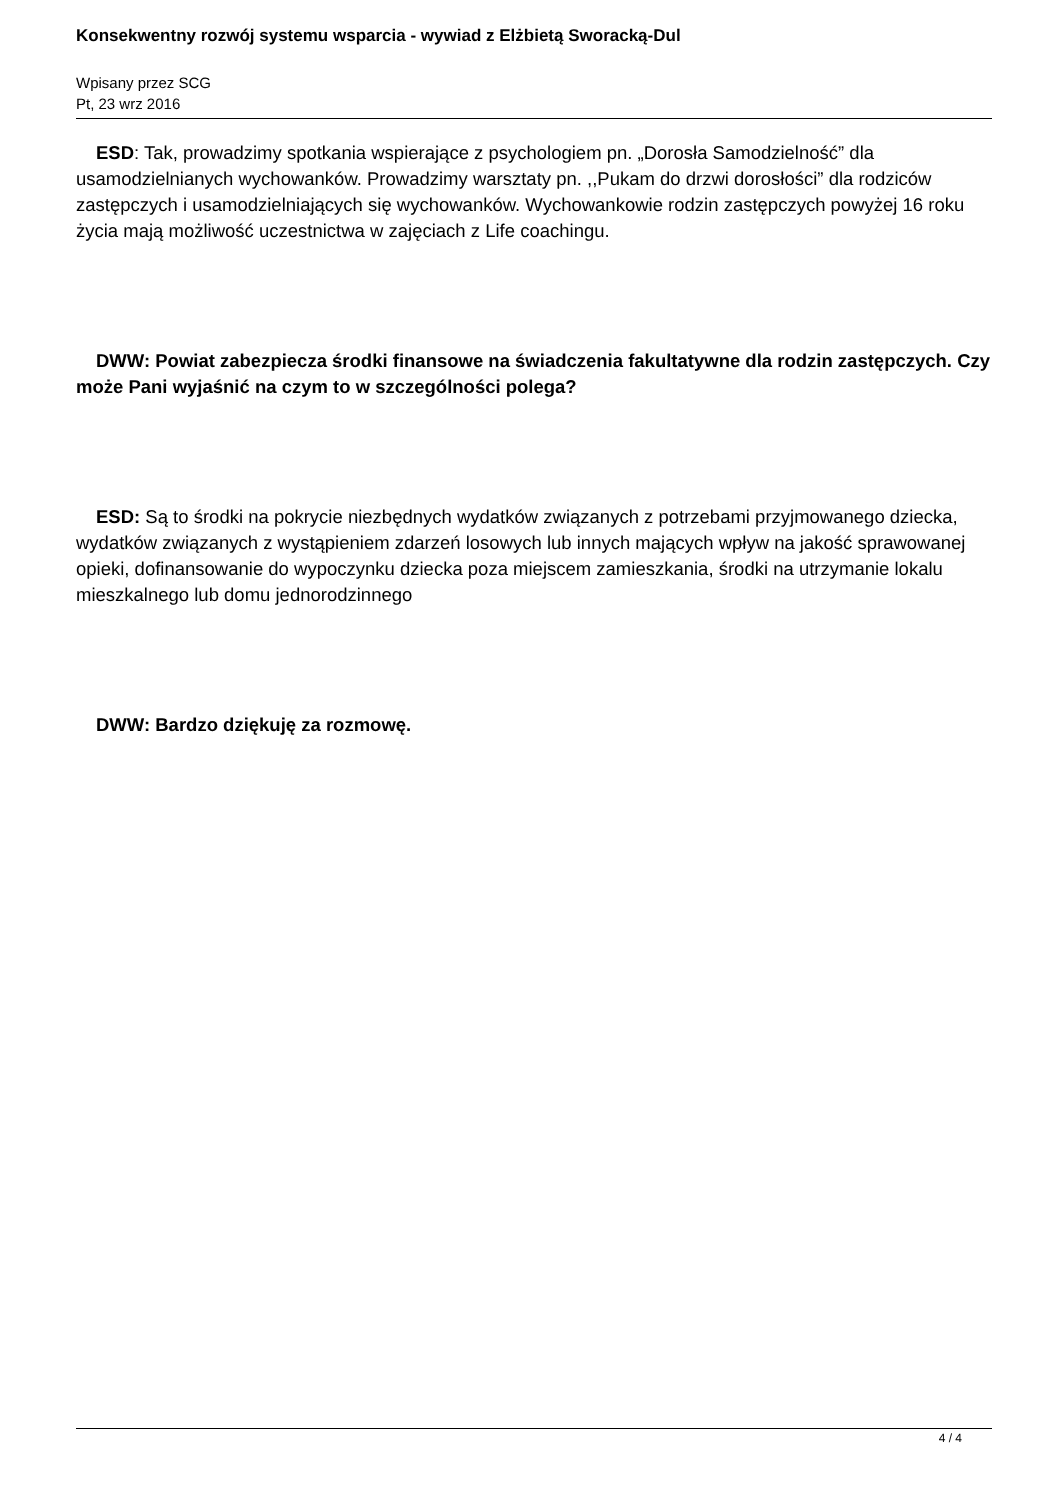Konsekwentny rozwój systemu wsparcia - wywiad z Elżbietą Sworacką-Dul
Wpisany przez SCG
Pt, 23 wrz 2016
ESD: Tak, prowadzimy spotkania wspierające z psychologiem pn. „Dorosła Samodzielność” dla usamodzielnianych wychowanków. Prowadzimy warsztaty pn. ,,Pukam do drzwi dorosłości” dla rodziców zastępczych i usamodzielniających się wychowanków. Wychowankowie rodzin zastępczych powyżej 16 roku życia mają możliwość uczestnictwa w zajęciach z Life coachingu.
DWW: Powiat zabezpiecza środki finansowe na świadczenia fakultatywne dla rodzin zastępczych. Czy może Pani wyjaśnić na czym to w szczególności polega?
ESD: Są to środki na pokrycie niezbędnych wydatków związanych z potrzebami przyjmowanego dziecka, wydatków związanych z wystąpieniem zdarzeń losowych lub innych mających wpływ na jakość sprawowanej opieki, dofinansowanie do wypoczynku dziecka poza miejscem zamieszkania, środki na utrzymanie lokalu mieszkalnego lub domu jednorodzinnego
DWW: Bardzo dziękuję za rozmowę.
4 / 4